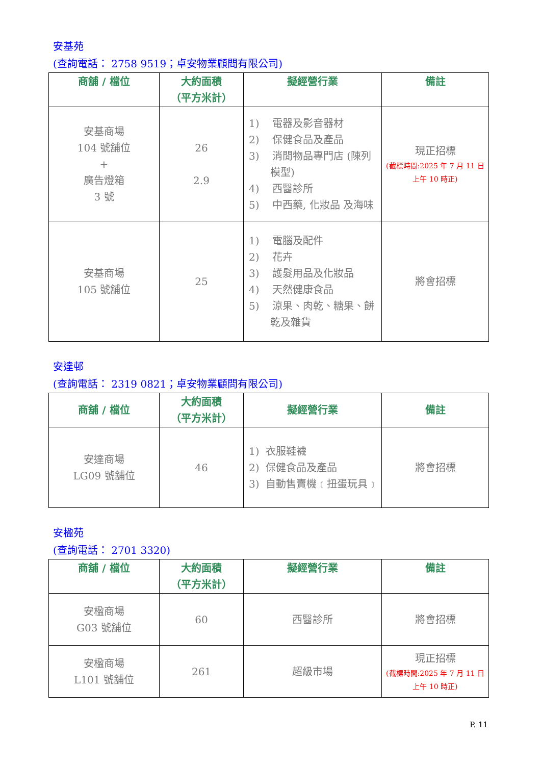安基苑
(查詢電話： 2758 9519；卓安物業顧問有限公司)
| 商舖 / 檔位 | 大約面積 （平方米計） | 擬經營行業 | 備註 |
| --- | --- | --- | --- |
| 安基商場 104 號舖位 + 廣告燈箱 3 號 | 26 2.9 | 1) 電器及影音器材 2) 保健食品及產品 3) 消閒物品專門店 (陳列模型) 4) 西醫診所 5) 中西藥, 化妝品 及海味 | 現正招標 (截標時間:2025 年 7 月 11 日 上午 10 時正) |
| 安基商場 105 號舖位 | 25 | 1) 電腦及配件 2) 花卉 3) 護髮用品及化妝品 4) 天然健康食品 5) 涼果、肉乾、糖果、餅乾及雜貨 | 將會招標 |
安達邨
(查詢電話： 2319 0821；卓安物業顧問有限公司)
| 商舖 / 檔位 | 大約面積 （平方米計） | 擬經營行業 | 備註 |
| --- | --- | --- | --- |
| 安達商場 LG09 號舖位 | 46 | 1) 衣服鞋襪 2) 保健食品及產品 3) 自動售賣機﹝扭蛋玩具﹞ | 將會招標 |
安楹苑
(查詢電話： 2701 3320)
| 商舖 / 檔位 | 大約面積 （平方米計） | 擬經營行業 | 備註 |
| --- | --- | --- | --- |
| 安楹商場 G03 號舖位 | 60 | 西醫診所 | 將會招標 |
| 安楹商場 L101 號舖位 | 261 | 超級市場 | 現正招標 (截標時間:2025 年 7 月 11 日 上午 10 時正) |
P. 11